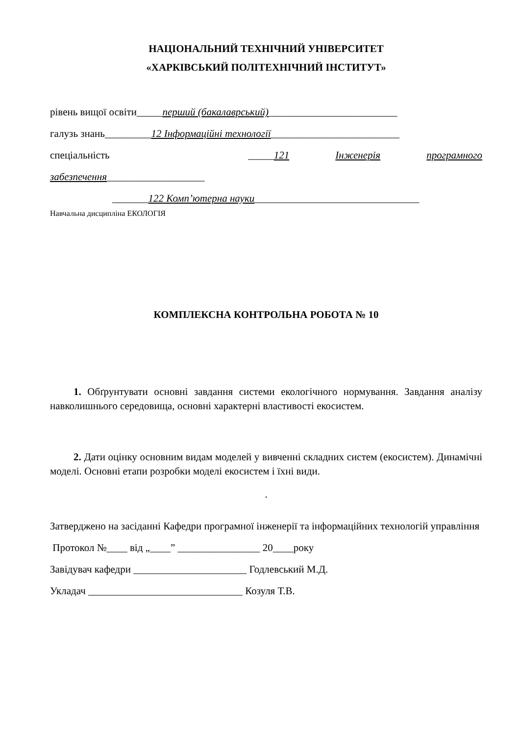НАЦІОНАЛЬНИЙ ТЕХНІЧНИЙ УНІВЕРСИТЕТ
«ХАРКІВСЬКИЙ ПОЛІТЕХНІЧНИЙ ІНСТИТУТ»
рівень вищої освіти_____перший (бакалаврський)_________________________
галузь знань_________12 Інформаційні технології_________________________
спеціальність _____121 Інженерія програмного
забезпечення___________________
_______122 Комп’ютерна науки________________________________
Навчальна дисципліна ЕКОЛОГІЯ
КОМПЛЕКСНА КОНТРОЛЬНА РОБОТА № 10
1. Обґрунтувати основні завдання системи екологічного нормування. Завдання аналізу навколишнього середовища, основні характерні властивості екосистем.
2. Дати оцінку основним видам моделей у вивченні складних систем (екосистем). Динамічні моделі. Основні етапи розробки моделі екосистем і їхні види.
.
Затверджено на засіданні Кафедри програмної інженерії та інформаційних технологій управління
Протокол №____ від „____” ________________ 20____року
Завідувач кафедри ______________________ Годлевський М.Д.
Укладач ______________________________ Козуля Т.В.